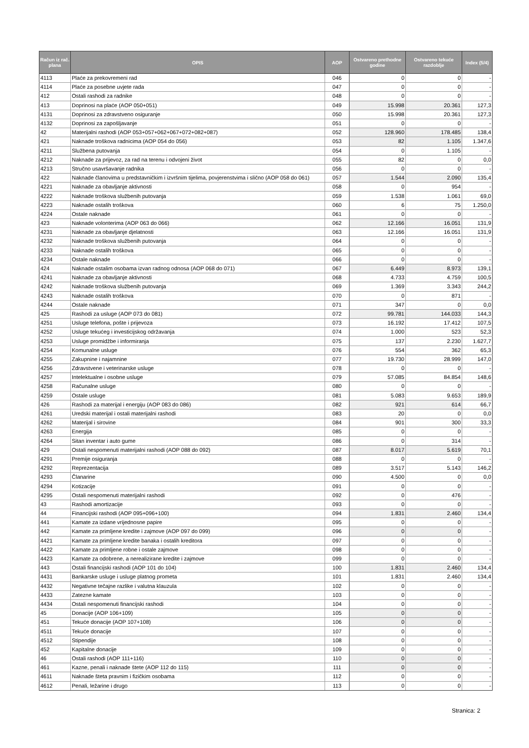| Račun iz rač. plana | OPIS | AOP | Ostvareno prethodne godine | Ostvareno tekuće razdoblje | Index (5/4) |
| --- | --- | --- | --- | --- | --- |
| 4113 | Plaće za prekovremeni rad | 046 | 0 | 0 | - |
| 4114 | Plaće za posebne uvjete rada | 047 | 0 | 0 | - |
| 412 | Ostali rashodi za radnike | 048 | 0 | 0 | - |
| 413 | Doprinosi na plaće (AOP 050+051) | 049 | 15.998 | 20.361 | 127,3 |
| 4131 | Doprinosi za zdravstveno osiguranje | 050 | 15.998 | 20.361 | 127,3 |
| 4132 | Doprinosi za zapošljavanje | 051 | 0 | 0 | - |
| 42 | Materijalni rashodi (AOP 053+057+062+067+072+082+087) | 052 | 128.960 | 178.485 | 138,4 |
| 421 | Naknade troškova radnicima (AOP 054 do 056) | 053 | 82 | 1.105 | 1.347,6 |
| 4211 | Službena putovanja | 054 | 0 | 1.105 | - |
| 4212 | Naknade za prijevoz, za rad na terenu i odvojeni život | 055 | 82 | 0 | 0,0 |
| 4213 | Stručno usavršavanje radnika | 056 | 0 | 0 | - |
| 422 | Naknade članovima u predstavničkim i izvršnim tijelima, povjerenstvima i slično (AOP 058 do 061) | 057 | 1.544 | 2.090 | 135,4 |
| 4221 | Naknade za obavljanje aktivnosti | 058 | 0 | 954 | - |
| 4222 | Naknade troškova službenih putovanja | 059 | 1.538 | 1.061 | 69,0 |
| 4223 | Naknade ostalih troškova | 060 | 6 | 75 | 1.250,0 |
| 4224 | Ostale naknade | 061 | 0 | 0 | - |
| 423 | Naknade volonterima (AOP 063 do 066) | 062 | 12.166 | 16.051 | 131,9 |
| 4231 | Naknade za obavljanje djelatnosti | 063 | 12.166 | 16.051 | 131,9 |
| 4232 | Naknade troškova službenih putovanja | 064 | 0 | 0 | - |
| 4233 | Naknade ostalih troškova | 065 | 0 | 0 | - |
| 4234 | Ostale naknade | 066 | 0 | 0 | - |
| 424 | Naknade ostalim osobama izvan radnog odnosa (AOP 068 do 071) | 067 | 6.449 | 8.973 | 139,1 |
| 4241 | Naknade za obavljanje aktivnosti | 068 | 4.733 | 4.759 | 100,5 |
| 4242 | Naknade troškova službenih putovanja | 069 | 1.369 | 3.343 | 244,2 |
| 4243 | Naknade ostalih troškova | 070 | 0 | 871 | - |
| 4244 | Ostale naknade | 071 | 347 | 0 | 0,0 |
| 425 | Rashodi za usluge (AOP 073 do 081) | 072 | 99.781 | 144.033 | 144,3 |
| 4251 | Usluge telefona, pošte i prijevoza | 073 | 16.192 | 17.412 | 107,5 |
| 4252 | Usluge tekućeg i investicijskog održavanja | 074 | 1.000 | 523 | 52,3 |
| 4253 | Usluge promidžbe i informiranja | 075 | 137 | 2.230 | 1.627,7 |
| 4254 | Komunalne usluge | 076 | 554 | 362 | 65,3 |
| 4255 | Zakupnine i najamnine | 077 | 19.730 | 28.999 | 147,0 |
| 4256 | Zdravstvene i veterinarske usluge | 078 | 0 | 0 | - |
| 4257 | Intelektualne i osobne usluge | 079 | 57.085 | 84.854 | 148,6 |
| 4258 | Računalne usluge | 080 | 0 | 0 | - |
| 4259 | Ostale usluge | 081 | 5.083 | 9.653 | 189,9 |
| 426 | Rashodi za materijal i energiju (AOP 083 do 086) | 082 | 921 | 614 | 66,7 |
| 4261 | Uredski materijal i ostali materijalni rashodi | 083 | 20 | 0 | 0,0 |
| 4262 | Materijal i sirovine | 084 | 901 | 300 | 33,3 |
| 4263 | Energija | 085 | 0 | 0 | - |
| 4264 | Sitan inventar i auto gume | 086 | 0 | 314 | - |
| 429 | Ostali nespomenuti materijalni rashodi (AOP 088 do 092) | 087 | 8.017 | 5.619 | 70,1 |
| 4291 | Premije osiguranja | 088 | 0 | 0 | - |
| 4292 | Reprezentacija | 089 | 3.517 | 5.143 | 146,2 |
| 4293 | Članarine | 090 | 4.500 | 0 | 0,0 |
| 4294 | Kotizacije | 091 | 0 | 0 | - |
| 4295 | Ostali nespomenuti materijalni rashodi | 092 | 0 | 476 | - |
| 43 | Rashodi amortizacije | 093 | 0 | 0 | - |
| 44 | Financijski rashodi (AOP 095+096+100) | 094 | 1.831 | 2.460 | 134,4 |
| 441 | Kamate za izdane vrijednosne papire | 095 | 0 | 0 | - |
| 442 | Kamate za primljene kredite i zajmove (AOP 097 do 099) | 096 | 0 | 0 | - |
| 4421 | Kamate za primljene kredite banaka i ostalih kreditora | 097 | 0 | 0 | - |
| 4422 | Kamate za primljene robne i ostale zajmove | 098 | 0 | 0 | - |
| 4423 | Kamate za odobrene, a nerealizirane kredite i zajmove | 099 | 0 | 0 | - |
| 443 | Ostali financijski rashodi (AOP 101 do 104) | 100 | 1.831 | 2.460 | 134,4 |
| 4431 | Bankarske usluge i usluge platnog prometa | 101 | 1.831 | 2.460 | 134,4 |
| 4432 | Negativne tečajne razlike i valutna klauzula | 102 | 0 | 0 | - |
| 4433 | Zatezne kamate | 103 | 0 | 0 | - |
| 4434 | Ostali nespomenuti financijski rashodi | 104 | 0 | 0 | - |
| 45 | Donacije (AOP 106+109) | 105 | 0 | 0 | - |
| 451 | Tekuće donacije (AOP 107+108) | 106 | 0 | 0 | - |
| 4511 | Tekuće donacije | 107 | 0 | 0 | - |
| 4512 | Stipendije | 108 | 0 | 0 | - |
| 452 | Kapitalne donacije | 109 | 0 | 0 | - |
| 46 | Ostali rashodi (AOP 111+116) | 110 | 0 | 0 | - |
| 461 | Kazne, penali i naknade štete (AOP 112 do 115) | 111 | 0 | 0 | - |
| 4611 | Naknade šteta pravnim i fizičkim osobama | 112 | 0 | 0 | - |
| 4612 | Penali, ležarine i drugo | 113 | 0 | 0 | - |
Stranica: 2